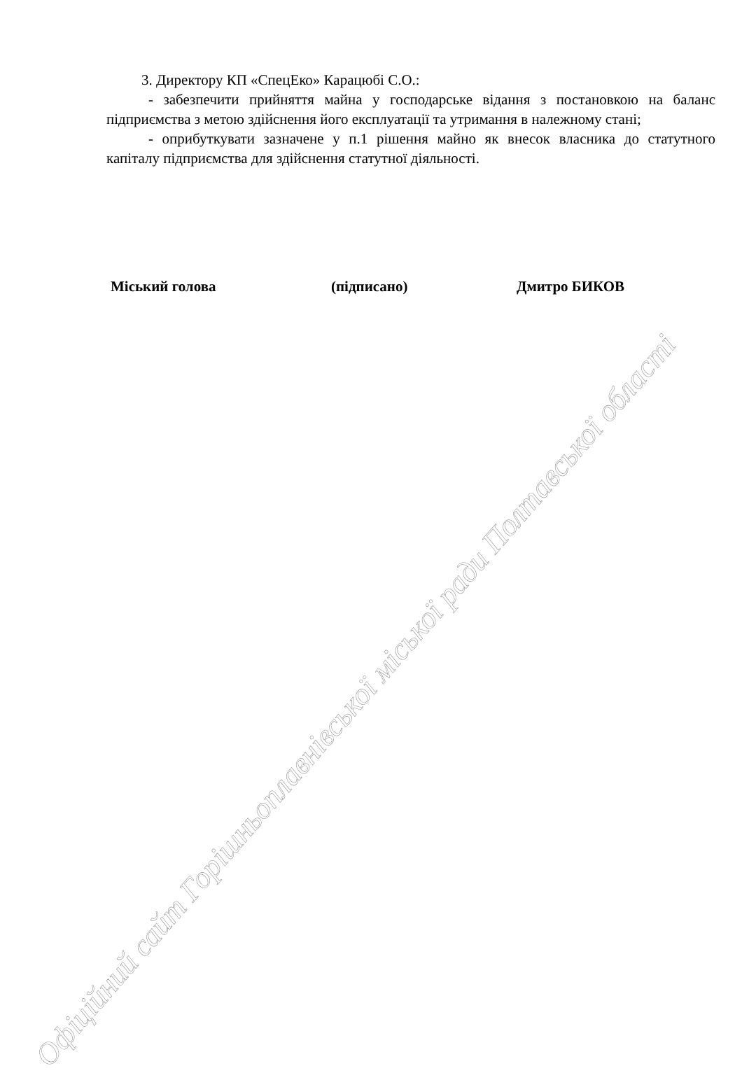3. Директору КП «СпецЕко» Карацюбі С.О.:
- забезпечити прийняття майна у господарське відання з постановкою на баланс підприємства з метою здійснення його експлуатації та утримання в належному стані;
- оприбуткувати зазначене у п.1 рішення майно як внесок власника до статутного капіталу підприємства для здійснення статутної діяльності.
Міський голова (підписано) Дмитро БИКОВ
Офіційний сайт Горішньоплавнівської міської ради Полтавської області